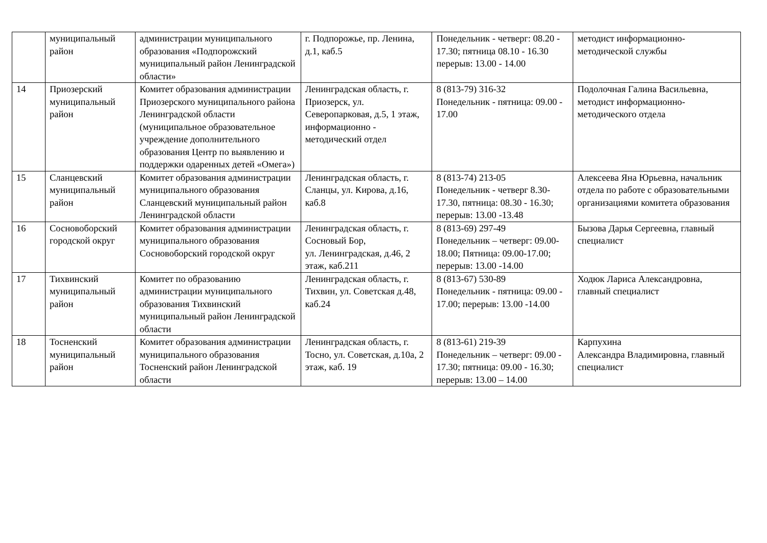| | муниципальный район | администрации муниципального образования «Подпорожский муниципальный район Ленинградской области» | г. Подпорожье, пр. Ленина, д.1, каб.5 | Понедельник - четверг: 08.20 - 17.30; пятница 08.10 - 16.30 перерыв: 13.00 - 14.00 | методист информационно-методической службы |
| 14 | Приозерский муниципальный район | Комитет образования администрации Приозерского муниципального района Ленинградской области (муниципальное образовательное учреждение дополнительного образования Центр по выявлению и поддержки одаренных детей «Омега») | Ленинградская область, г. Приозерск, ул. Северопарковая, д.5, 1 этаж, информационно - методический отдел | 8 (813-79) 316-32 Понедельник - пятница: 09.00 - 17.00 | Подолочная Галина Васильевна, методист информационно-методического отдела |
| 15 | Сланцевский муниципальный район | Комитет образования администрации муниципального образования Сланцевский муниципальный район Ленинградской области | Ленинградская область, г. Сланцы, ул. Кирова, д.16, каб.8 | 8 (813-74) 213-05 Понедельник - четверг 8.30-17.30, пятница: 08.30 - 16.30; перерыв: 13.00 -13.48 | Алексеева Яна Юрьевна, начальник отдела по работе с образовательными организациями комитета образования |
| 16 | Сосновоборский городской округ | Комитет образования администрации муниципального образования Сосновоборский городской округ | Ленинградская область, г. Сосновый Бор, ул. Ленинградская, д.46, 2 этаж, каб.211 | 8 (813-69) 297-49 Понедельник – четверг: 09.00-18.00; Пятница: 09.00-17.00; перерыв: 13.00 -14.00 | Бызова Дарья Сергеевна, главный специалист |
| 17 | Тихвинский муниципальный район | Комитет по образованию администрации муниципального образования Тихвинский муниципальный район Ленинградской области | Ленинградская область, г. Тихвин, ул. Советская д.48, каб.24 | 8 (813-67) 530-89 Понедельник - пятница: 09.00 - 17.00; перерыв: 13.00 -14.00 | Ходюк Лариса Александровна, главный специалист |
| 18 | Тосненский муниципальный район | Комитет образования администрации муниципального образования Тосненский район Ленинградской области | Ленинградская область, г. Тосно, ул. Советская, д.10а, 2 этаж, каб. 19 | 8 (813-61) 219-39 Понедельник – четверг: 09.00 - 17.30; пятница: 09.00 - 16.30; перерыв: 13.00 – 14.00 | Карпухина Александра Владимировна, главный специалист |